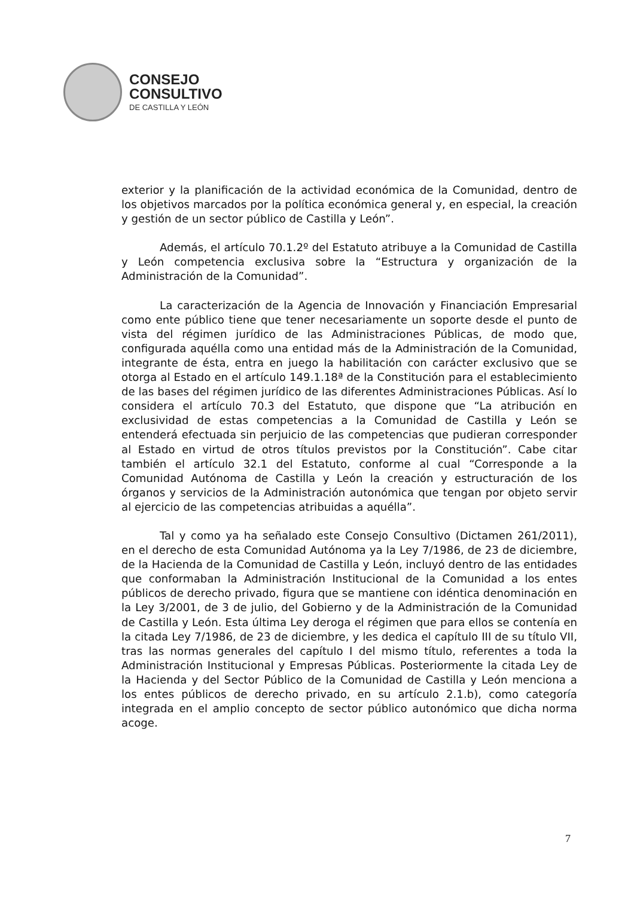CONSEJO
CONSULTIVO
DE CASTILLA Y LEÓN
exterior y la planificación de la actividad económica de la Comunidad, dentro de los objetivos marcados por la política económica general y, en especial, la creación y gestión de un sector público de Castilla y León”.
Además, el artículo 70.1.2º del Estatuto atribuye a la Comunidad de Castilla y León competencia exclusiva sobre la “Estructura y organización de la Administración de la Comunidad”.
La caracterización de la Agencia de Innovación y Financiación Empresarial como ente público tiene que tener necesariamente un soporte desde el punto de vista del régimen jurídico de las Administraciones Públicas, de modo que, configurada aquélla como una entidad más de la Administración de la Comunidad, integrante de ésta, entra en juego la habilitación con carácter exclusivo que se otorga al Estado en el artículo 149.1.18ª de la Constitución para el establecimiento de las bases del régimen jurídico de las diferentes Administraciones Públicas. Así lo considera el artículo 70.3 del Estatuto, que dispone que “La atribución en exclusividad de estas competencias a la Comunidad de Castilla y León se entenderá efectuada sin perjuicio de las competencias que pudieran corresponder al Estado en virtud de otros títulos previstos por la Constitución”. Cabe citar también el artículo 32.1 del Estatuto, conforme al cual “Corresponde a la Comunidad Autónoma de Castilla y León la creación y estructuración de los órganos y servicios de la Administración autonómica que tengan por objeto servir al ejercicio de las competencias atribuidas a aquélla”.
Tal y como ya ha señalado este Consejo Consultivo (Dictamen 261/2011), en el derecho de esta Comunidad Autónoma ya la Ley 7/1986, de 23 de diciembre, de la Hacienda de la Comunidad de Castilla y León, incluyó dentro de las entidades que conformaban la Administración Institucional de la Comunidad a los entes públicos de derecho privado, figura que se mantiene con idéntica denominación en la Ley 3/2001, de 3 de julio, del Gobierno y de la Administración de la Comunidad de Castilla y León. Esta última Ley deroga el régimen que para ellos se contenía en la citada Ley 7/1986, de 23 de diciembre, y les dedica el capítulo III de su título VII, tras las normas generales del capítulo I del mismo título, referentes a toda la Administración Institucional y Empresas Públicas. Posteriormente la citada Ley de la Hacienda y del Sector Público de la Comunidad de Castilla y León menciona a los entes públicos de derecho privado, en su artículo 2.1.b), como categoría integrada en el amplio concepto de sector público autonómico que dicha norma acoge.
7